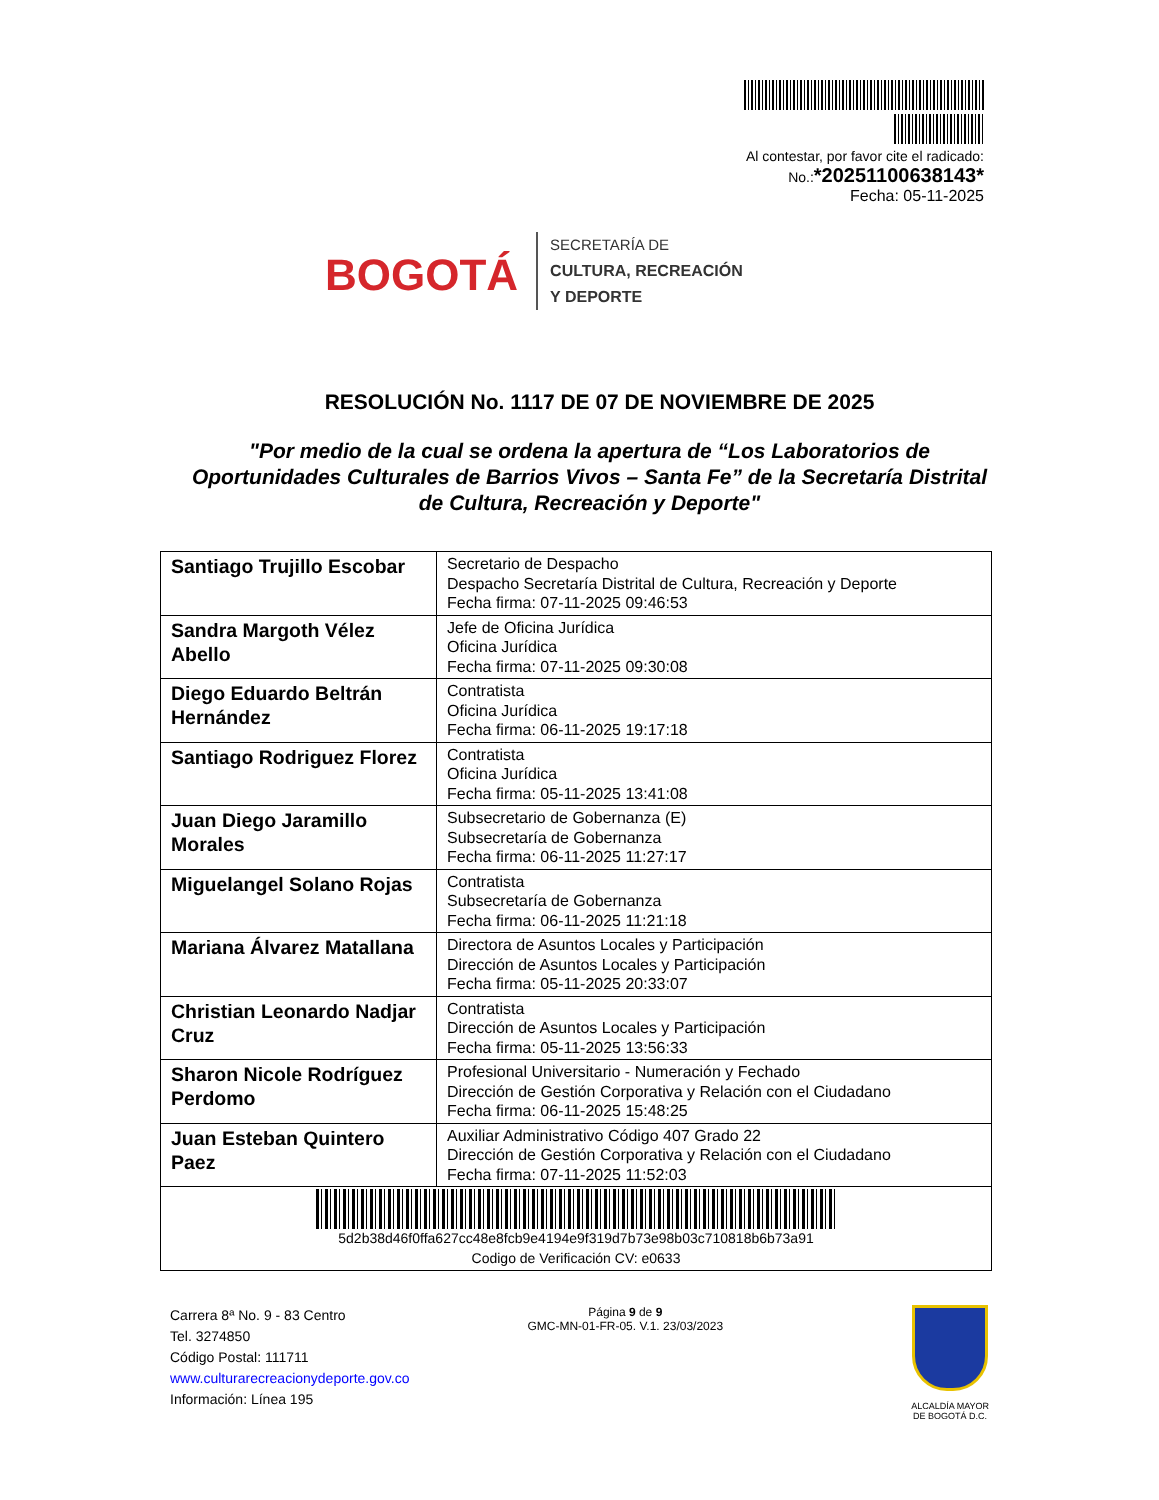BOGOTÁ
SECRETARÍA DE
CULTURA, RECREACIÓN
Y DEPORTE
Al contestar, por favor cite el radicado:
No.:*20251100638143*
Fecha: 05-11-2025
RESOLUCIÓN No. 1117 DE 07 DE NOVIEMBRE DE 2025
"Por medio de la cual se ordena la apertura de “Los Laboratorios de Oportunidades Culturales de Barrios Vivos – Santa Fe” de la Secretaría Distrital de Cultura, Recreación y Deporte"
| Santiago Trujillo Escobar | Secretario de Despacho Despacho Secretaría Distrital de Cultura, Recreación y Deporte Fecha firma: 07-11-2025 09:46:53 |
| Sandra Margoth Vélez Abello | Jefe de Oficina Jurídica Oficina Jurídica Fecha firma: 07-11-2025 09:30:08 |
| Diego Eduardo Beltrán Hernández | Contratista Oficina Jurídica Fecha firma: 06-11-2025 19:17:18 |
| Santiago Rodriguez Florez | Contratista Oficina Jurídica Fecha firma: 05-11-2025 13:41:08 |
| Juan Diego Jaramillo Morales | Subsecretario de Gobernanza (E) Subsecretaría de Gobernanza Fecha firma: 06-11-2025 11:27:17 |
| Miguelangel Solano Rojas | Contratista Subsecretaría de Gobernanza Fecha firma: 06-11-2025 11:21:18 |
| Mariana Álvarez Matallana | Directora de Asuntos Locales y Participación Dirección de Asuntos Locales y Participación Fecha firma: 05-11-2025 20:33:07 |
| Christian Leonardo Nadjar Cruz | Contratista Dirección de Asuntos Locales y Participación Fecha firma: 05-11-2025 13:56:33 |
| Sharon Nicole Rodríguez Perdomo | Profesional Universitario - Numeración y Fechado Dirección de Gestión Corporativa y Relación con el Ciudadano Fecha firma: 06-11-2025 15:48:25 |
| Juan Esteban Quintero Paez | Auxiliar Administrativo Código 407 Grado 22 Dirección de Gestión Corporativa y Relación con el Ciudadano Fecha firma: 07-11-2025 11:52:03 |
| 5d2b38d46f0ffa627cc48e8fcb9e4194e9f319d7b73e98b03c710818b6b73a91 Codigo de Verificación CV: e0633 | |
Carrera 8ª No. 9 - 83 Centro
Tel. 3274850
Código Postal: 111711
www.culturarecreacionydeporte.gov.co
Información: Línea 195
Página 9 de 9
GMC-MN-01-FR-05. V.1. 23/03/2023
ALCALDÍA MAYOR
DE BOGOTÁ D.C.